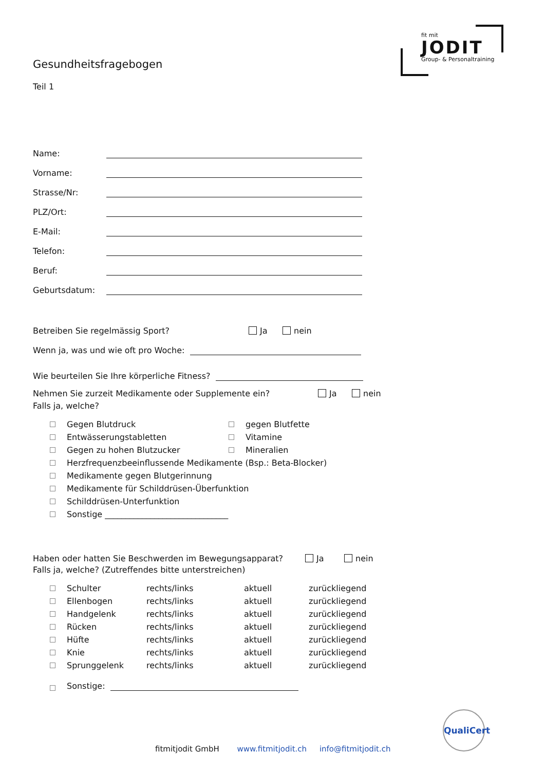fit mit
JODIT
Group- & Personaltraining
Gesundheitsfragebogen
Teil 1
Name:
Vorname:
Strasse/Nr:
PLZ/Ort:
E-Mail:
Telefon:
Beruf:
Geburtsdatum:
Betreiben Sie regelmässig Sport? Ja nein
Wenn ja, was und wie oft pro Woche:
Wie beurteilen Sie Ihre körperliche Fitness?
Nehmen Sie zurzeit Medikamente oder Supplemente ein? Ja nein
Falls ja, welche?
Gegen Blutdruck gegen Blutfette
Entwässerungstabletten Vitamine
Gegen zu hohen Blutzucker Mineralien
Herzfrequenzbeeinflussende Medikamente (Bsp.: Beta-Blocker)
Medikamente gegen Blutgerinnung
Medikamente für Schilddrüsen-Überfunktion
Schilddrüsen-Unterfunktion
Sonstige ______________________________
Haben oder hatten Sie Beschwerden im Bewegungsapparat? Ja nein
Falls ja, welche? (Zutreffendes bitte unterstreichen)
Schulter rechts/links aktuell zurückliegend Ellenbogen rechts/links aktuell zurückliegend Handgelenk rechts/links aktuell zurückliegend Rücken rechts/links aktuell zurückliegend Hüfte rechts/links aktuell zurückliegend Knie rechts/links aktuell zurückliegend Sprunggelenk rechts/links aktuell zurückliegend
Sonstige:
QualiCert
fitmitjodit GmbH www.fitmitjodit.ch info@fitmitjodit.ch